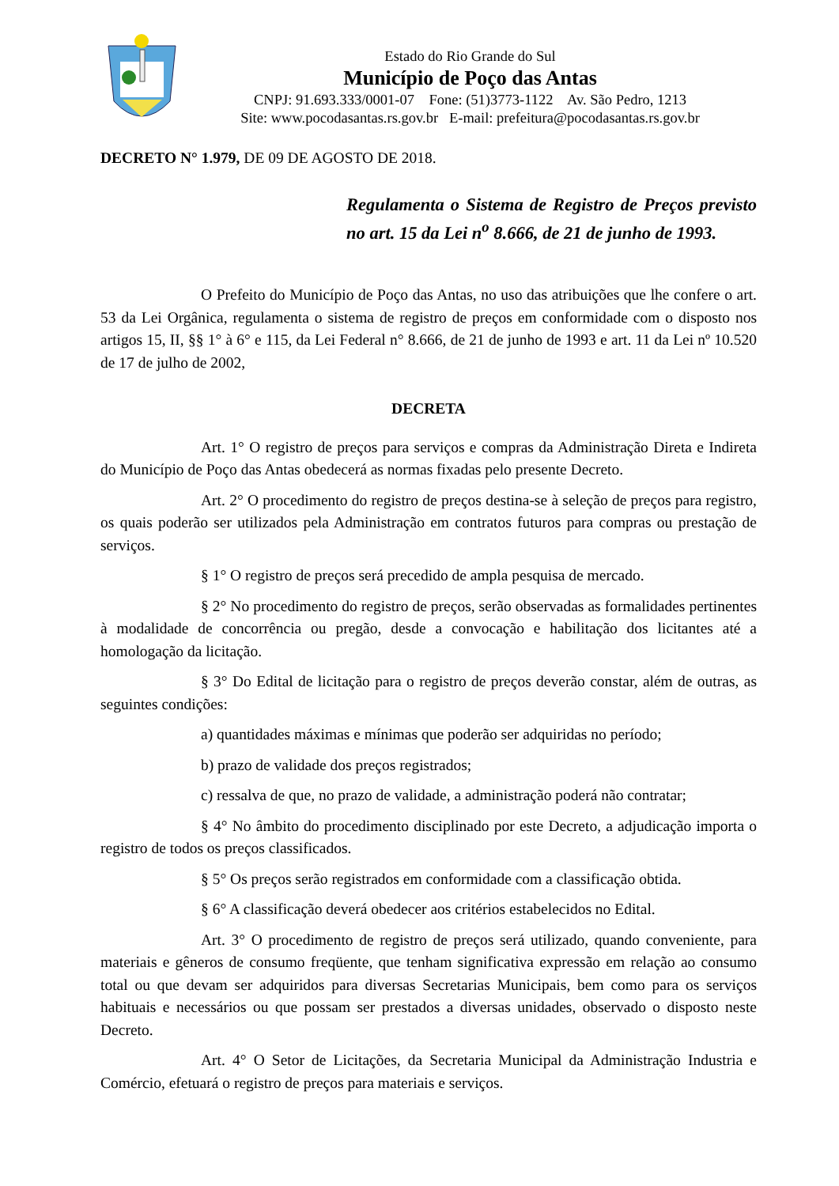Estado do Rio Grande do Sul
Município de Poço das Antas
CNPJ: 91.693.333/0001-07 Fone: (51)3773-1122 Av. São Pedro, 1213
Site: www.pocodasantas.rs.gov.br E-mail: prefeitura@pocodasantas.rs.gov.br
DECRETO N° 1.979, DE 09 DE AGOSTO DE 2018.
Regulamenta o Sistema de Registro de Preços previsto no art. 15 da Lei n<sup>o</sup> 8.666, de 21 de junho de 1993.
O Prefeito do Município de Poço das Antas, no uso das atribuições que lhe confere o art. 53 da Lei Orgânica, regulamenta o sistema de registro de preços em conformidade com o disposto nos artigos 15, II, §§ 1° à 6° e 115, da Lei Federal n° 8.666, de 21 de junho de 1993 e art. 11 da Lei nº 10.520 de 17 de julho de 2002,
DECRETA
Art. 1° O registro de preços para serviços e compras da Administração Direta e Indireta do Município de Poço das Antas obedecerá as normas fixadas pelo presente Decreto.
Art. 2° O procedimento do registro de preços destina-se à seleção de preços para registro, os quais poderão ser utilizados pela Administração em contratos futuros para compras ou prestação de serviços.
§ 1° O registro de preços será precedido de ampla pesquisa de mercado.
§ 2° No procedimento do registro de preços, serão observadas as formalidades pertinentes à modalidade de concorrência ou pregão, desde a convocação e habilitação dos licitantes até a homologação da licitação.
§ 3° Do Edital de licitação para o registro de preços deverão constar, além de outras, as seguintes condições:
a) quantidades máximas e mínimas que poderão ser adquiridas no período;
b) prazo de validade dos preços registrados;
c) ressalva de que, no prazo de validade, a administração poderá não contratar;
§ 4° No âmbito do procedimento disciplinado por este Decreto, a adjudicação importa o registro de todos os preços classificados.
§ 5° Os preços serão registrados em conformidade com a classificação obtida.
§ 6° A classificação deverá obedecer aos critérios estabelecidos no Edital.
Art. 3° O procedimento de registro de preços será utilizado, quando conveniente, para materiais e gêneros de consumo freqüente, que tenham significativa expressão em relação ao consumo total ou que devam ser adquiridos para diversas Secretarias Municipais, bem como para os serviços habituais e necessários ou que possam ser prestados a diversas unidades, observado o disposto neste Decreto.
Art. 4° O Setor de Licitações, da Secretaria Municipal da Administração Industria e Comércio, efetuará o registro de preços para materiais e serviços.